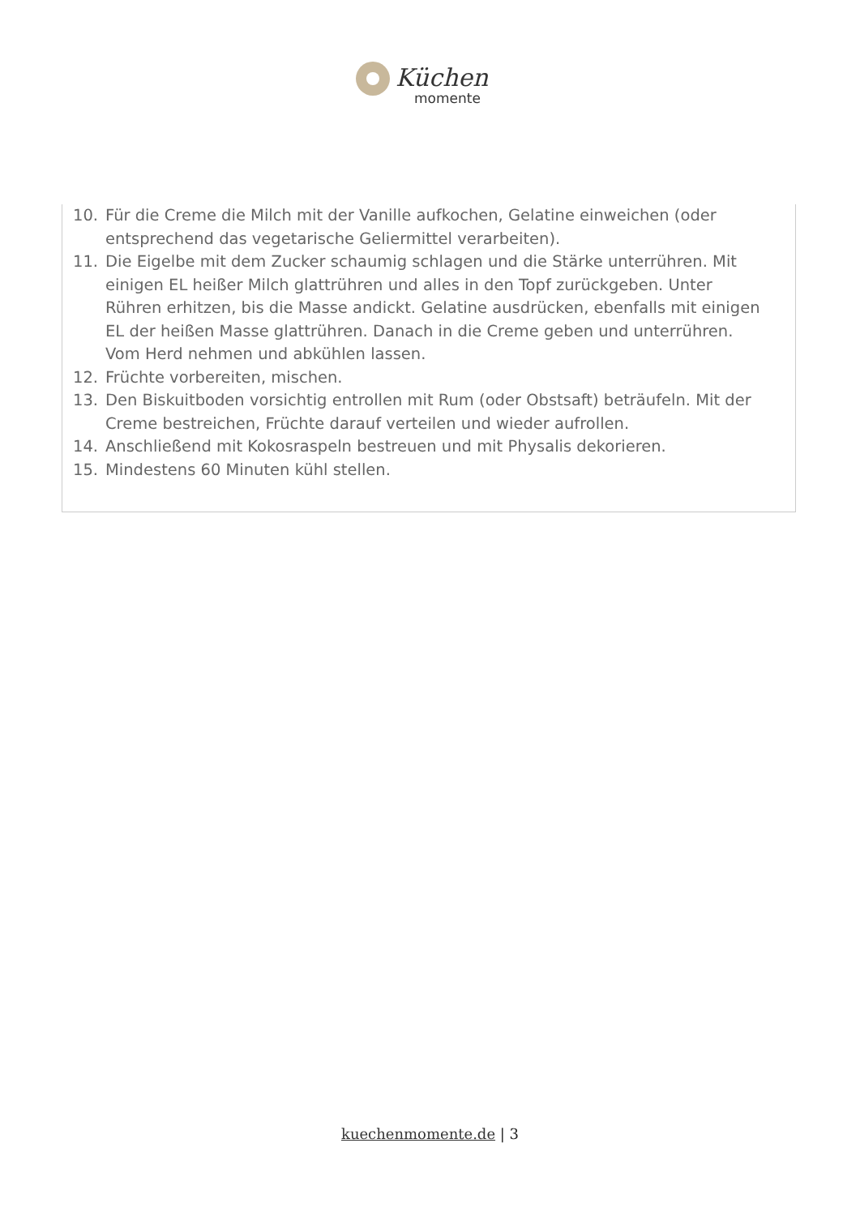Küchen
momente
10. Für die Creme die Milch mit der Vanille aufkochen, Gelatine einweichen (oder entsprechend das vegetarische Geliermittel verarbeiten).
11. Die Eigelbe mit dem Zucker schaumig schlagen und die Stärke unterrühren. Mit einigen EL heißer Milch glattrühren und alles in den Topf zurückgeben. Unter Rühren erhitzen, bis die Masse andickt. Gelatine ausdrücken, ebenfalls mit einigen EL der heißen Masse glattrühren. Danach in die Creme geben und unterrühren. Vom Herd nehmen und abkühlen lassen.
12. Früchte vorbereiten, mischen.
13. Den Biskuitboden vorsichtig entrollen mit Rum (oder Obstsaft) beträufeln. Mit der Creme bestreichen, Früchte darauf verteilen und wieder aufrollen.
14. Anschließend mit Kokosraspeln bestreuen und mit Physalis dekorieren.
15. Mindestens 60 Minuten kühl stellen.
kuechenmomente.de | 3